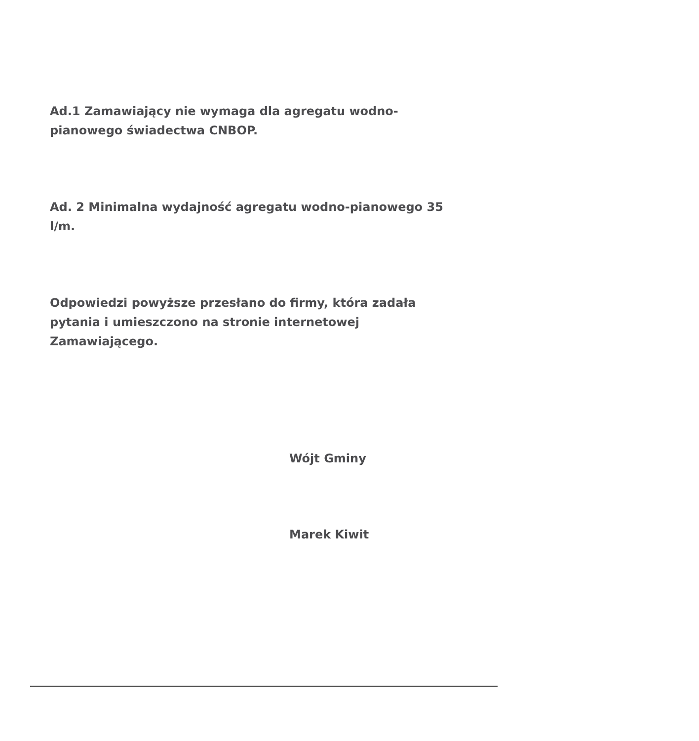Ad.1 Zamawiający nie wymaga dla agregatu wodno-pianowego świadectwa CNBOP.
Ad. 2 Minimalna wydajność agregatu wodno-pianowego 35 l/m.
Odpowiedzi powyższe przesłano do firmy, która zadała pytania i umieszczono na stronie internetowej Zamawiającego.
Wójt Gminy
Marek Kiwit